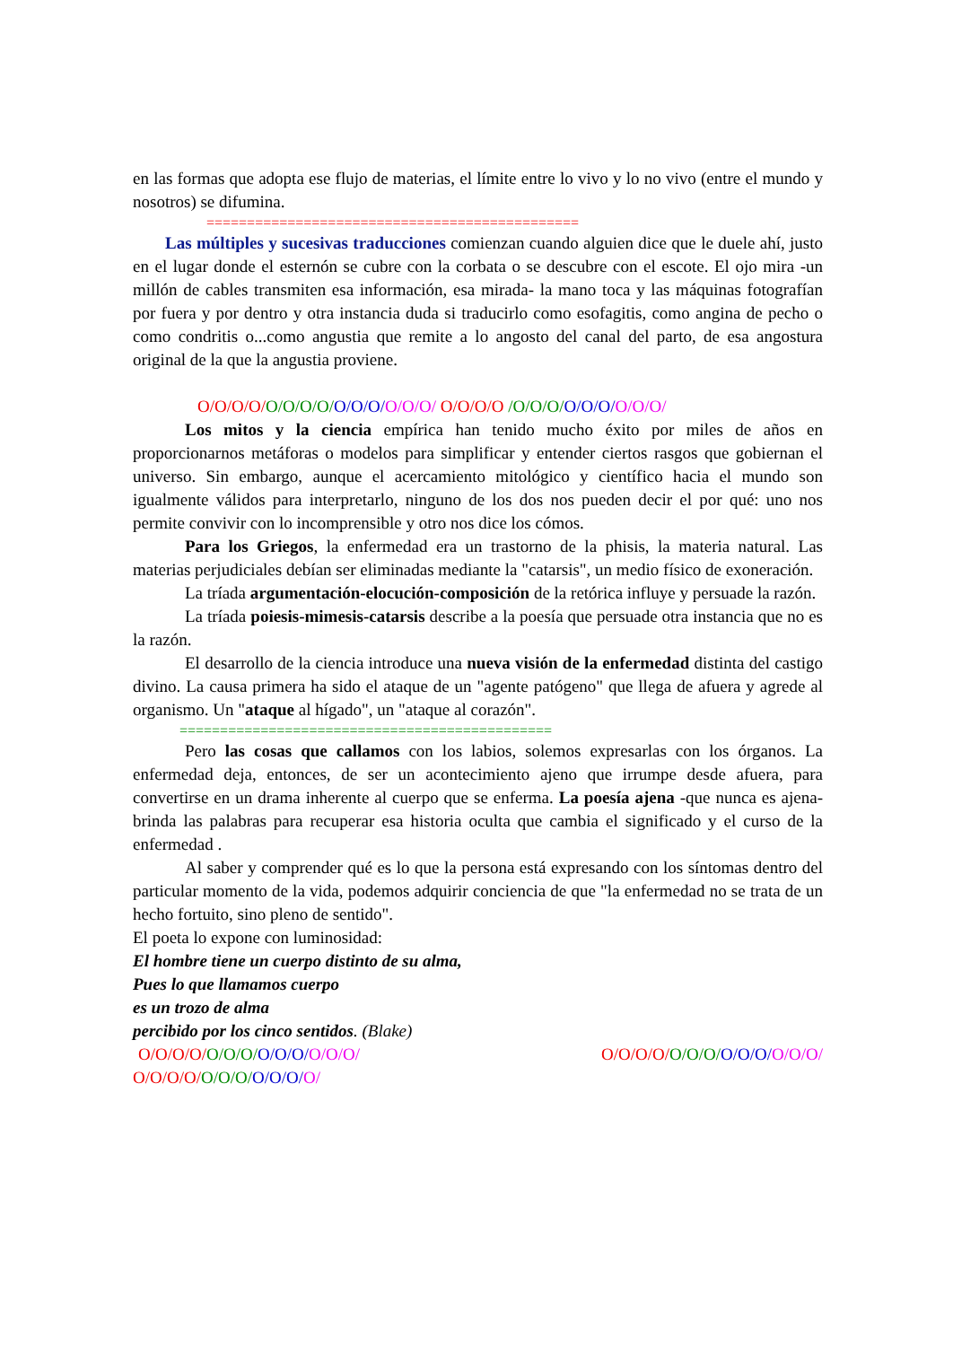en las formas que adopta ese flujo de materias, el límite entre lo vivo y lo no vivo (entre el mundo y nosotros) se difumina.
==============================================
Las múltiples y sucesivas traducciones comienzan cuando alguien dice que le duele ahí, justo en el lugar donde el esternón se cubre con la corbata o se descubre con el escote. El ojo mira -un millón de cables transmiten esa información, esa mirada- la mano toca y las máquinas fotografían por fuera y por dentro y otra instancia duda si traducirlo como esofagitis, como angina de pecho o como condritis o...como angustia que remite a lo angosto del canal del parto, de esa angostura original de la que la angustia proviene.
O/O/O/O/O/O/O/O/O/O/O/O/O/O/ O/O/O/O /O/O/O/O/O/O/O/O/O/
Los mitos y la ciencia empírica han tenido mucho éxito por miles de años en proporcionarnos metáforas o modelos para simplificar y entender ciertos rasgos que gobiernan el universo. Sin embargo, aunque el acercamiento mitológico y científico hacia el mundo son igualmente válidos para interpretarlo, ninguno de los dos nos pueden decir el por qué: uno nos permite convivir con lo incomprensible y otro nos dice los cómos.
Para los Griegos, la enfermedad era un trastorno de la phisis, la materia natural. Las materias perjudiciales debían ser eliminadas mediante la "catarsis", un medio físico de exoneración.
La tríada argumentación-elocución-composición de la retórica influye y persuade la razón.
La tríada poiesis-mimesis-catarsis describe a la poesía que persuade otra instancia que no es la razón.
El desarrollo de la ciencia introduce una nueva visión de la enfermedad distinta del castigo divino. La causa primera ha sido el ataque de un "agente patógeno" que llega de afuera y agrede al organismo. Un "ataque al hígado", un "ataque al corazón".
==============================================
Pero las cosas que callamos con los labios, solemos expresarlas con los órganos. La enfermedad deja, entonces, de ser un acontecimiento ajeno que irrumpe desde afuera, para convertirse en un drama inherente al cuerpo que se enferma. La poesía ajena -que nunca es ajena- brinda las palabras para recuperar esa historia oculta que cambia el significado y el curso de la enfermedad .
Al saber y comprender qué es lo que la persona está expresando con los síntomas dentro del particular momento de la vida, podemos adquirir conciencia de que "la enfermedad no se trata de un hecho fortuito, sino pleno de sentido".
El poeta lo expone con luminosidad:
El hombre tiene un cuerpo distinto de su alma,
Pues lo que llamamos cuerpo
es un trozo de alma
percibido por los cinco sentidos. (Blake)
O/O/O/O/O/O/O/O/O/O/O/O/O/ O/O/O/O/O/O/O/O/O/O/O/O/O/
O/O/O/O/O/O/O/O/O/O/O/